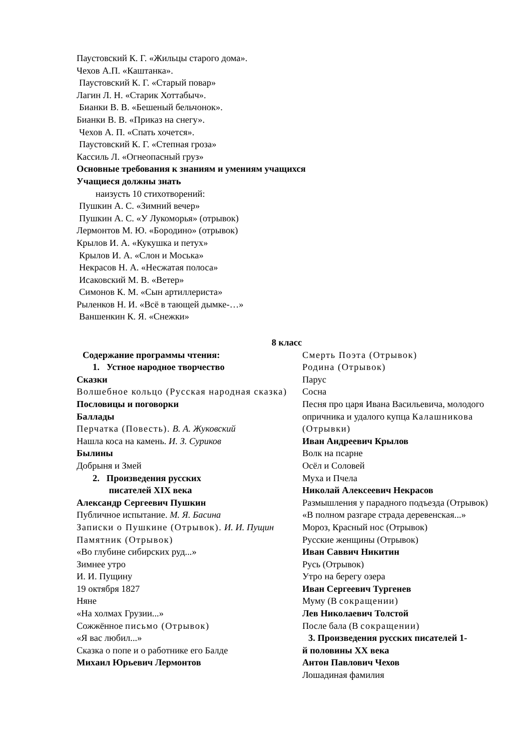Паустовский К. Г. «Жильцы старого дома».
Чехов А.П. «Каштанка».
Паустовский К. Г. «Старый повар»
Лагин Л. Н. «Старик Хоттабыч».
Бианки В. В. «Бешеный бельчонок».
Бианки В. В. «Приказ на снегу».
Чехов А. П. «Спать хочется».
Паустовский К. Г. «Степная гроза»
Кассиль Л. «Огнеопасный груз»
Основные требования к знаниям и умениям учащихся
Учащиеся должны знать
наизусть 10 стихотворений:
Пушкин А. С. «Зимний вечер»
Пушкин А. С. «У Лукоморья» (отрывок)
Лермонтов М. Ю. «Бородино» (отрывок)
Крылов И. А. «Кукушка и петух»
Крылов И. А. «Слон и Моська»
Некрасов Н. А. «Несжатая полоса»
Исаковский М. В. «Ветер»
Симонов К. М. «Сын артиллериста»
Рыленков Н. И. «Всё в тающей дымке-…»
Ваншенкин К. Я. «Снежки»
8 класс
Содержание программы чтения:
1. Устное народное творчество
Сказки
Волшебное кольцо (Русская народная сказка)
Пословицы и поговорки
Баллады
Перчатка (Повесть). В. А. Жуковский
Нашла коса на камень. И. З. Суриков
Былины
Добрыня и Змей
2. Произведения русских
писателей XIX века
Александр Сергеевич Пушкин
Публичное испытание. М. Я. Басина
Записки о Пушкине (Отрывок). И. И. Пущин
Памятник (Отрывок)
«Во глубине сибирских руд...»
Зимнее утро
И. И. Пущину
19 октября 1827
Няне
«На холмах Грузии...»
Сожжённое письмо (Отрывок)
«Я вас любил...»
Сказка о попе и о работнике его Балде
Михаил Юрьевич Лермонтов
Смерть Поэта (Отрывок)
Родина (Отрывок)
Парус
Сосна
Песня про царя Ивана Васильевича, молодого опричника и удалого купца Калашникова (Отрывки)
Иван Андреевич Крылов
Волк на псарне
Осёл и Соловей
Муха и Пчела
Николай Алексеевич Некрасов
Размышления у парадного подъезда (Отрывок)
«В полном разгаре страда деревенская...»
Мороз, Красный нос (Отрывок)
Русские женщины (Отрывок)
Иван Саввич Никитин
Русь (Отрывок)
Утро на берегу озера
Иван Сергеевич Тургенев
Муму (В сокращении)
Лев Николаевич Толстой
После бала (В сокращении)
3. Произведения русских писателей 1-
й половины XX века
Антон Павлович Чехов
Лошадиная фамилия